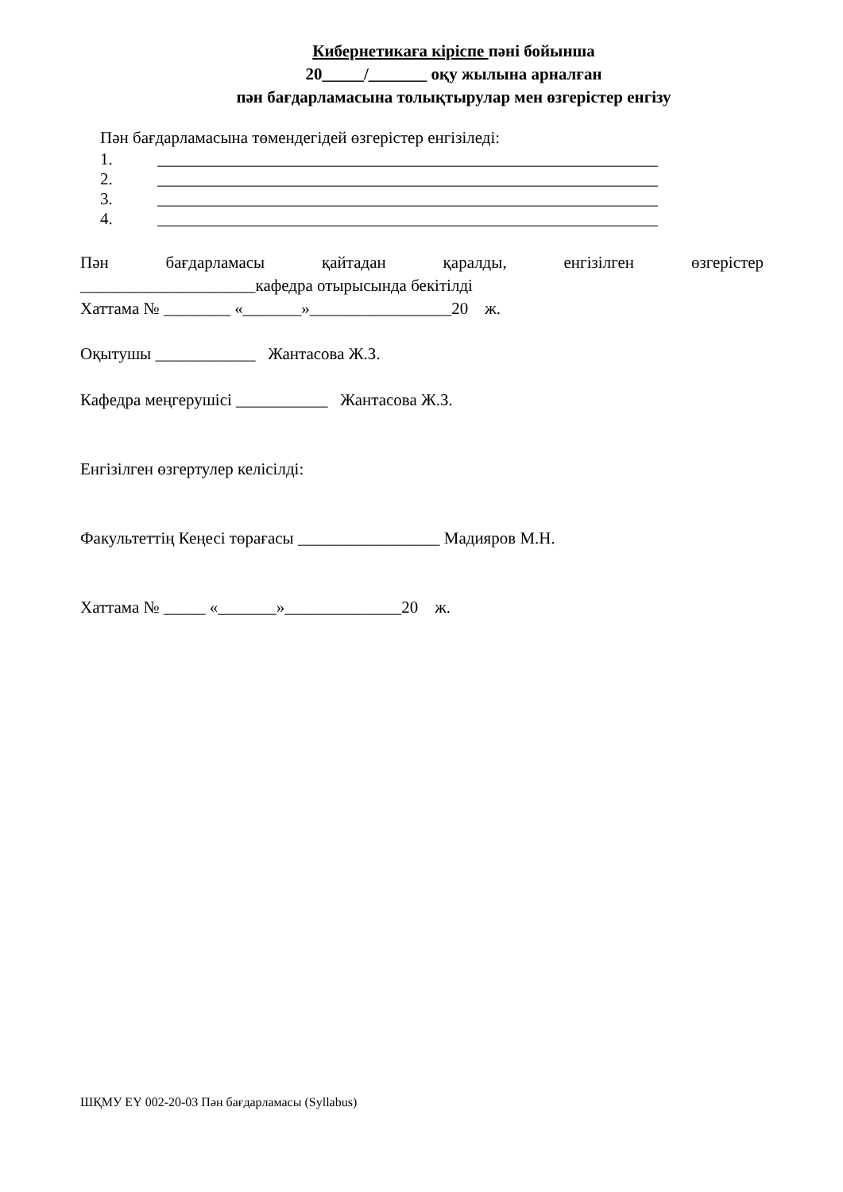Кибернетикаға кіріспе пәні бойынша
20_____/_______ оқу жылына арналған
пән бағдарламасына толықтырулар мен өзгерістер енгізу
Пән бағдарламасына төмендегідей өзгерістер енгізіледі:
1. ____________________________________________________________
2. ____________________________________________________________
3. ____________________________________________________________
4. ____________________________________________________________
Пән бағдарламасы қайтадан қаралды, енгізілген өзгерістер
_____________________кафедра отырысында бекітілді
Хаттама № ________ «_______»_________________20 ж.
Оқытушы ____________ Жантасова Ж.З.
Кафедра меңгерушісі ___________ Жантасова Ж.З.
Енгізілген өзгертулер келісілді:
Факультеттің Кеңесі төрағасы _________________ Мадияров М.Н.
Хаттама № _____ «_______»______________20 ж.
ШҚМУ ЕҮ 002-20-03 Пән бағдарламасы (Syllabus)